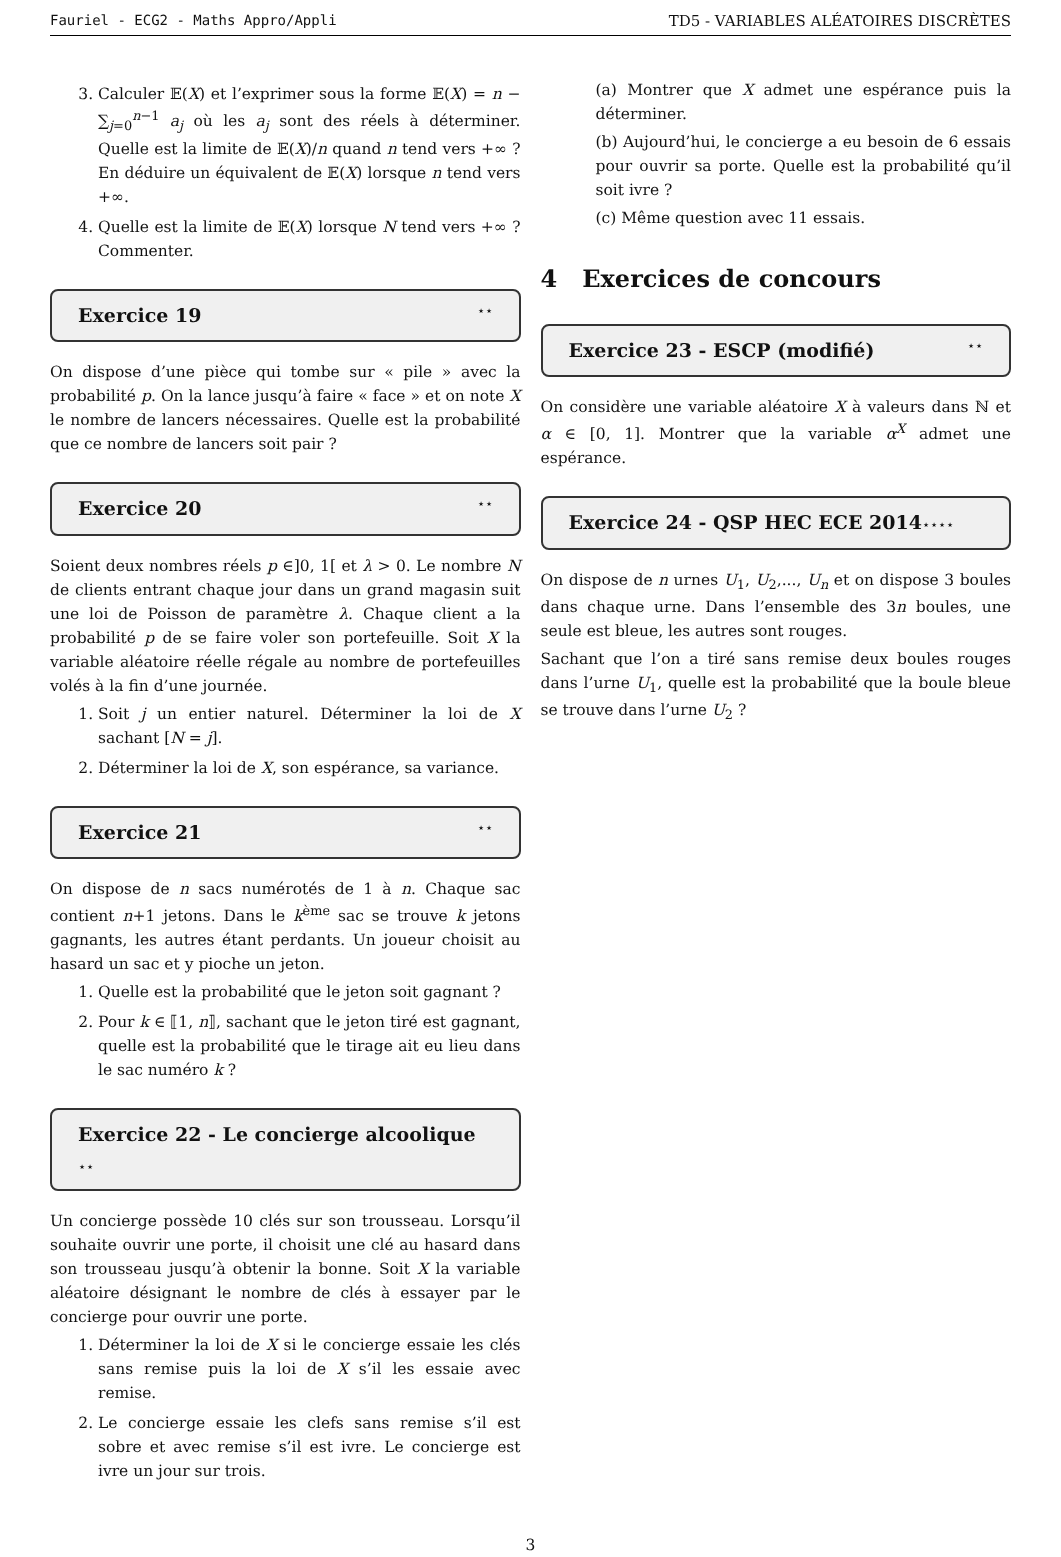Fauriel - ECG2 - Maths Appro/Appli TD5 - VARIABLES ALÉATOIRES DISCRÈTES
3. Calculer 𝔼(X) et l’exprimer sous la forme 𝔼(X) = n − ∑<sub>j=0</sub><sup>n−1</sup> a<sub>j</sub> où les a<sub>j</sub> sont des réels à déterminer. Quelle est la limite de 𝔼(X)/n quand n tend vers +∞ ? En déduire un équivalent de 𝔼(X) lorsque n tend vers +∞.
4. Quelle est la limite de 𝔼(X) lorsque N tend vers +∞ ? Commenter.
Exercice 19 ⋆⋆
On dispose d’une pièce qui tombe sur « pile » avec la probabilité p. On la lance jusqu’à faire « face » et on note X le nombre de lancers nécessaires. Quelle est la probabilité que ce nombre de lancers soit pair ?
Exercice 20 ⋆⋆
Soient deux nombres réels p ∈]0, 1[ et λ > 0. Le nombre N de clients entrant chaque jour dans un grand magasin suit une loi de Poisson de paramètre λ. Chaque client a la probabilité p de se faire voler son portefeuille. Soit X la variable aléatoire réelle régale au nombre de portefeuilles volés à la fin d’une journée.
1. Soit j un entier naturel. Déterminer la loi de X sachant [N = j].
2. Déterminer la loi de X, son espérance, sa variance.
Exercice 21 ⋆⋆
On dispose de n sacs numérotés de 1 à n. Chaque sac contient n+1 jetons. Dans le k<sup>ème</sup> sac se trouve k jetons gagnants, les autres étant perdants. Un joueur choisit au hasard un sac et y pioche un jeton.
1. Quelle est la probabilité que le jeton soit gagnant ?
2. Pour k ∈ ⟦1, n⟧, sachant que le jeton tiré est gagnant, quelle est la probabilité que le tirage ait eu lieu dans le sac numéro k ?
Exercice 22 - Le concierge alcoolique ⋆⋆
Un concierge possède 10 clés sur son trousseau. Lorsqu’il souhaite ouvrir une porte, il choisit une clé au hasard dans son trousseau jusqu’à obtenir la bonne. Soit X la variable aléatoire désignant le nombre de clés à essayer par le concierge pour ouvrir une porte.
1. Déterminer la loi de X si le concierge essaie les clés sans remise puis la loi de X s’il les essaie avec remise.
2. Le concierge essaie les clefs sans remise s’il est sobre et avec remise s’il est ivre. Le concierge est ivre un jour sur trois.
(a) Montrer que X admet une espérance puis la déterminer.
(b) Aujourd’hui, le concierge a eu besoin de 6 essais pour ouvrir sa porte. Quelle est la probabilité qu’il soit ivre ?
(c) Même question avec 11 essais.
4 Exercices de concours
Exercice 23 - ESCP (modifié) ⋆⋆
On considère une variable aléatoire X à valeurs dans ℕ et α ∈ [0, 1]. Montrer que la variable α<sup>X</sup> admet une espérance.
Exercice 24 - QSP HEC ECE 2014⋆⋆⋆⋆
On dispose de n urnes U<sub>1</sub>, U<sub>2</sub>,..., U<sub>n</sub> et on dispose 3 boules dans chaque urne. Dans l’ensemble des 3n boules, une seule est bleue, les autres sont rouges.
Sachant que l’on a tiré sans remise deux boules rouges dans l’urne U<sub>1</sub>, quelle est la probabilité que la boule bleue se trouve dans l’urne U<sub>2</sub> ?
3